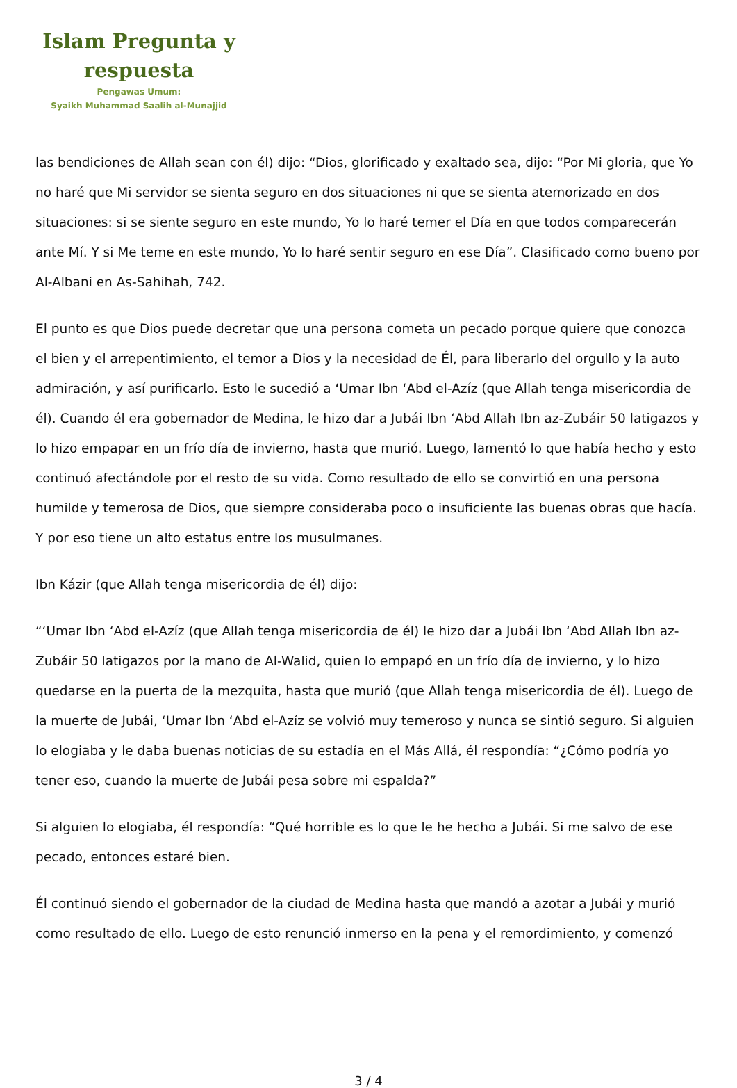Islam Pregunta y respuesta
Pengawas Umum:
Syaikh Muhammad Saalih al-Munajjid
las bendiciones de Allah sean con él) dijo: “Dios, glorificado y exaltado sea, dijo: “Por Mi gloria, que Yo no haré que Mi servidor se sienta seguro en dos situaciones ni que se sienta atemorizado en dos situaciones: si se siente seguro en este mundo, Yo lo haré temer el Día en que todos comparecerán ante Mí. Y si Me teme en este mundo, Yo lo haré sentir seguro en ese Día”. Clasificado como bueno por Al-Albani en As-Sahihah, 742.
El punto es que Dios puede decretar que una persona cometa un pecado porque quiere que conozca el bien y el arrepentimiento, el temor a Dios y la necesidad de Él, para liberarlo del orgullo y la auto admiración, y así purificarlo. Esto le sucedió a ‘Umar Ibn ‘Abd el-Azíz (que Allah tenga misericordia de él). Cuando él era gobernador de Medina, le hizo dar a Jubái Ibn ‘Abd Allah Ibn az-Zubáir 50 latigazos y lo hizo empapar en un frío día de invierno, hasta que murió. Luego, lamentó lo que había hecho y esto continuó afectándole por el resto de su vida. Como resultado de ello se convirtió en una persona humilde y temerosa de Dios, que siempre consideraba poco o insuficiente las buenas obras que hacía. Y por eso tiene un alto estatus entre los musulmanes.
Ibn Kázir (que Allah tenga misericordia de él) dijo:
“‘Umar Ibn ‘Abd el-Azíz (que Allah tenga misericordia de él) le hizo dar a Jubái Ibn ‘Abd Allah Ibn az-Zubáir 50 latigazos por la mano de Al-Walid, quien lo empapó en un frío día de invierno, y lo hizo quedarse en la puerta de la mezquita, hasta que murió (que Allah tenga misericordia de él). Luego de la muerte de Jubái, ‘Umar Ibn ‘Abd el-Azíz se volvió muy temeroso y nunca se sintió seguro. Si alguien lo elogiaba y le daba buenas noticias de su estadía en el Más Allá, él respondía: “¿Cómo podría yo tener eso, cuando la muerte de Jubái pesa sobre mi espalda?”
Si alguien lo elogiaba, él respondía: “Qué horrible es lo que le he hecho a Jubái. Si me salvo de ese pecado, entonces estaré bien.
Él continuó siendo el gobernador de la ciudad de Medina hasta que mandó a azotar a Jubái y murió como resultado de ello. Luego de esto renunció inmerso en la pena y el remordimiento, y comenzó
3 / 4